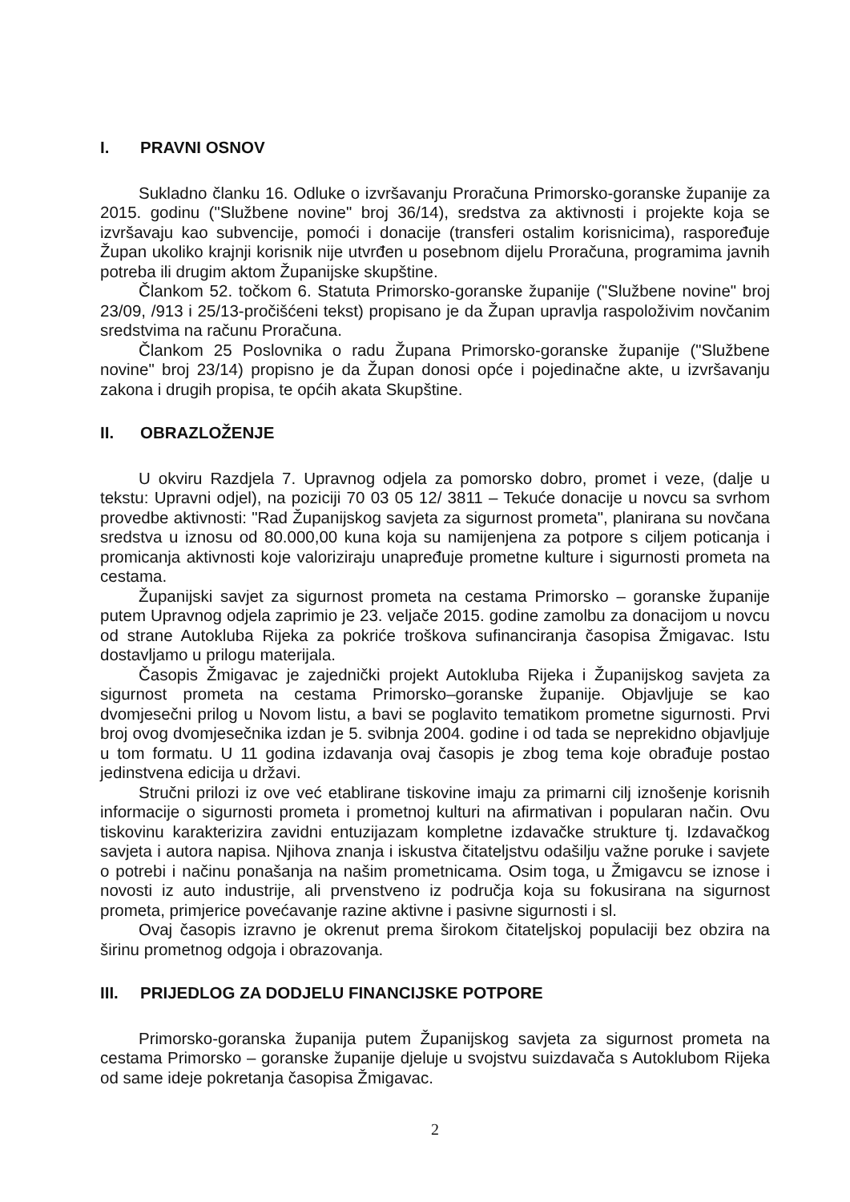I. PRAVNI OSNOV
Sukladno članku 16. Odluke o izvršavanju Proračuna Primorsko-goranske županije za 2015. godinu ("Službene novine" broj 36/14), sredstva za aktivnosti i projekte koja se izvršavaju kao subvencije, pomoći i donacije (transferi ostalim korisnicima), raspoređuje Župan ukoliko krajnji korisnik nije utvrđen u posebnom dijelu Proračuna, programima javnih potreba ili drugim aktom Županijske skupštine.
Člankom 52. točkom 6. Statuta Primorsko-goranske županije ("Službene novine" broj 23/09, /913 i 25/13-pročišćeni tekst) propisano je da Župan upravlja raspoloživim novčanim sredstvima na računu Proračuna.
Člankom 25 Poslovnika o radu Župana Primorsko-goranske županije ("Službene novine" broj 23/14) propisno je da Župan donosi opće i pojedinačne akte, u izvršavanju zakona i drugih propisa, te općih akata Skupštine.
II. OBRAZLOŽENJE
U okviru Razdjela 7. Upravnog odjela za pomorsko dobro, promet i veze, (dalje u tekstu: Upravni odjel), na poziciji 70 03 05 12/ 3811 – Tekuće donacije u novcu sa svrhom provedbe aktivnosti: "Rad Županijskog savjeta za sigurnost prometa", planirana su novčana sredstva u iznosu od 80.000,00 kuna koja su namijenjena za potpore s ciljem poticanja i promicanja aktivnosti koje valoriziraju unapređuje prometne kulture i sigurnosti prometa na cestama.
Županijski savjet za sigurnost prometa na cestama Primorsko – goranske županije putem Upravnog odjela zaprimio je 23. veljače 2015. godine zamolbu za donacijom u novcu od strane Autokluba Rijeka za pokriće troškova sufinanciranja časopisa Žmigavac. Istu dostavljamo u prilogu materijala.
Časopis Žmigavac je zajednički projekt Autokluba Rijeka i Županijskog savjeta za sigurnost prometa na cestama Primorsko–goranske županije. Objavljuje se kao dvomjesečni prilog u Novom listu, a bavi se poglavito tematikom prometne sigurnosti. Prvi broj ovog dvomjesečnika izdan je 5. svibnja 2004. godine i od tada se neprekidno objavljuje u tom formatu. U 11 godina izdavanja ovaj časopis je zbog tema koje obrađuje postao jedinstvena edicija u državi.
Stručni prilozi iz ove već etablirane tiskovine imaju za primarni cilj iznošenje korisnih informacije o sigurnosti prometa i prometnoj kulturi na afirmativan i popularan način. Ovu tiskovinu karakterizira zavidni entuzijazam kompletne izdavačke strukture tj. Izdavačkog savjeta i autora napisa. Njihova znanja i iskustva čitateljstvu odašilju važne poruke i savjete o potrebi i načinu ponašanja na našim prometnicama. Osim toga, u Žmigavcu se iznose i novosti iz auto industrije, ali prvenstveno iz područja koja su fokusirana na sigurnost prometa, primjerice povećavanje razine aktivne i pasivne sigurnosti i sl.
Ovaj časopis izravno je okrenut prema širokom čitateljskoj populaciji bez obzira na širinu prometnog odgoja i obrazovanja.
III. PRIJEDLOG ZA DODJELU FINANCIJSKE POTPORE
Primorsko-goranska županija putem Županijskog savjeta za sigurnost prometa na cestama Primorsko – goranske županije djeluje u svojstvu suizdavača s Autoklubom Rijeka od same ideje pokretanja časopisa Žmigavac.
2